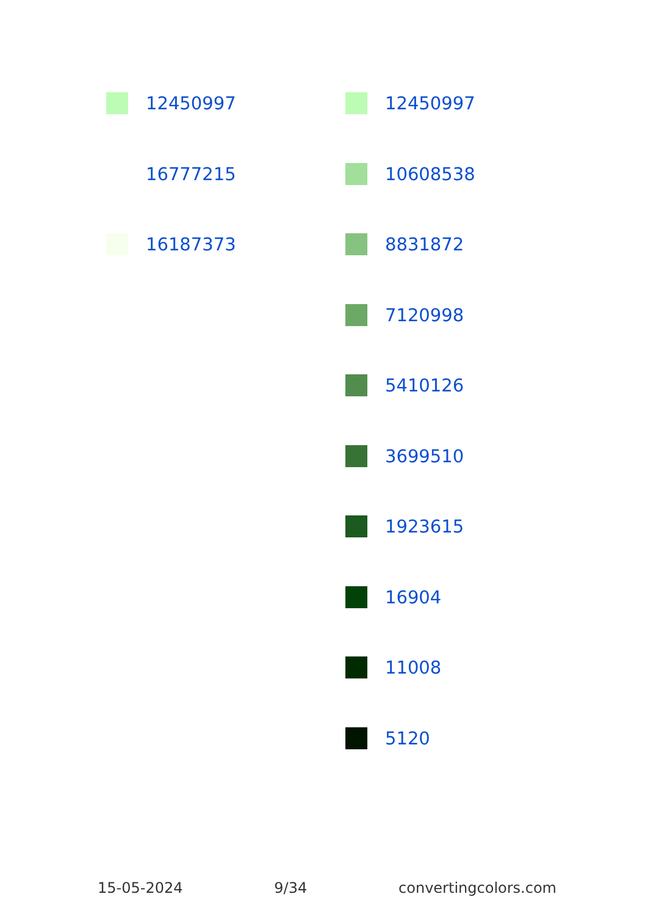12450997
16777215
16187373
12450997
10608538
8831872
7120998
5410126
3699510
1923615
16904
11008
5120
15-05-2024 9/34 convertingcolors.com